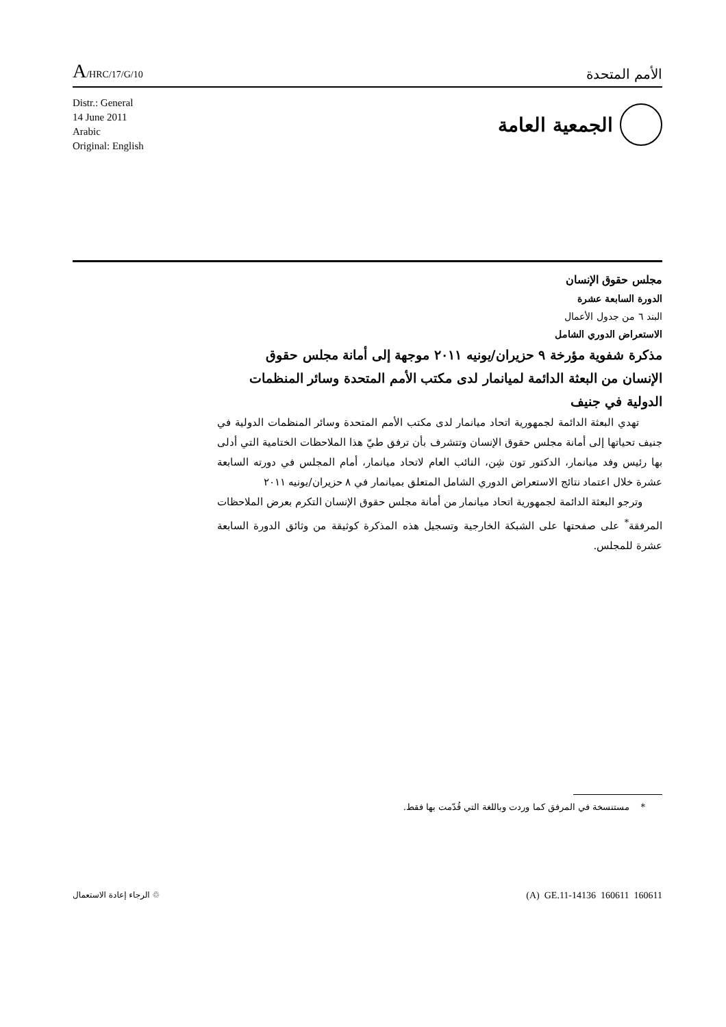A/HRC/17/G/10
الأمم المتحدة
Distr.: General
14 June 2011
Arabic
Original: English
الجمعية العامة
مجلس حقوق الإنسان
الدورة السابعة عشرة
البند ٦ من جدول الأعمال
الاستعراض الدوري الشامل
مذكرة شفوية مؤرخة ٩ حزيران/يونيه ٢٠١١ موجهة إلى أمانة مجلس حقوق الإنسان من البعثة الدائمة لميانمار لدى مكتب الأمم المتحدة وسائر المنظمات الدولية في جنيف
تهدي البعثة الدائمة لجمهورية اتحاد ميانمار لدى مكتب الأمم المتحدة وسائر المنظمات الدولية في جنيف تحياتها إلى أمانة مجلس حقوق الإنسان وتتشرف بأن ترفق طيّ هذا الملاحظات الختامية التي أدلى بها رئيس وفد ميانمار، الدكتور تون شِن، النائب العام لاتحاد ميانمار، أمام المجلس في دورته السابعة عشرة خلال اعتماد نتائج الاستعراض الدوري الشامل المتعلق بميانمار في ٨ حزيران/يونيه ٢٠١١
وترجو البعثة الدائمة لجمهورية اتحاد ميانمار من أمانة مجلس حقوق الإنسان التكرم بعرض الملاحظات المرفقة<sup>*</sup> على صفحتها على الشبكة الخارجية وتسجيل هذه المذكرة كوثيقة من وثائق الدورة السابعة عشرة للمجلس.
* مستنسخة في المرفق كما وردت وباللغة التي قُدّمت بها فقط.
♲ الرجاء إعادة الاستعمال
(A) GE.11-14136 160611 160611